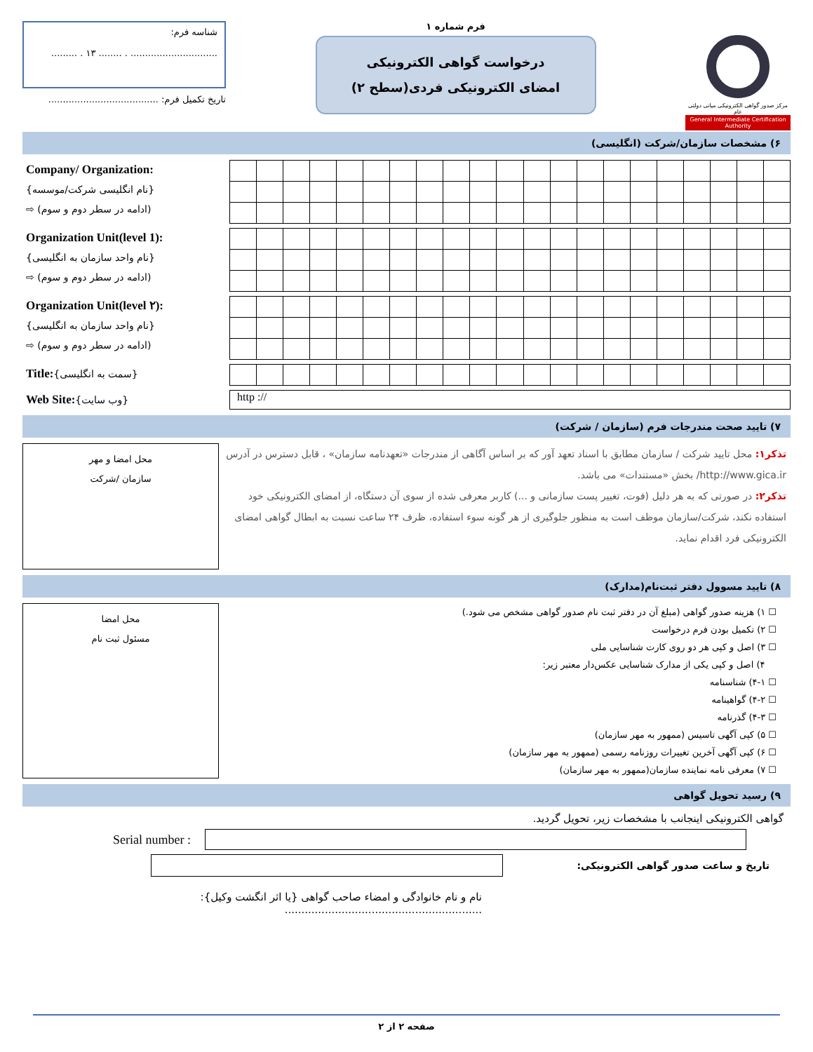مرکز صدور گواهی الکترونیکی میانی دولتی عام
General Intermediate Certification Authority
فرم شماره ۱
درخواست گواهی الکترونیکی
امضای الکترونیکی فردی(سطح ۲)
شناسه فرم:
.............................. . ........ ۱۳ . .........
تاریخ تکمیل فرم: ......................................
۶) مشخصات سازمان/شرکت (انگلیسی)
Company/ Organization:
{نام انگلیسی شرکت/موسسه}
(ادامه در سطر دوم و سوم) ⇨
Organization Unit(level 1):
{نام واحد سازمان به انگلیسی}
(ادامه در سطر دوم و سوم) ⇨
Organization Unit(level ۲):
{نام واحد سازمان به انگلیسی}
(ادامه در سطر دوم و سوم) ⇨
Title:{سمت به انگلیسی}
http ://
Web Site:{وب سایت}
۷) تایید صحت مندرجات فرم (سازمان / شرکت)
تذکر۱: محل تایید شرکت / سازمان مطابق با اسناد تعهد آور که بر اساس آگاهی از مندرجات «تعهدنامه سازمان» ، قابل دسترس در آدرس http://www.gica.ir/ بخش «مستندات» می باشد.
تذکر۲: در صورتی که به هر دلیل (فوت، تغییر پست سازمانی و ...) کاربر معرفی شده از سوی آن دستگاه، از امضای الکترونیکی خود استفاده نکند، شرکت/سازمان موظف است به منظور جلوگیری از هر گونه سوء استفاده، ظرف ۲۴ ساعت نسبت به ابطال گواهی امضای الکترونیکی فرد اقدام نماید.
محل امضا و مهر
سازمان /شرکت
۸) تایید مسوول دفتر ثبت‌نام(مدارک)
☐ ۱) هزینه صدور گواهی (مبلغ آن در دفتر ثبت نام صدور گواهی مشخص می شود.)
☐ ۲) تکمیل بودن فرم درخواست
☐ ۳) اصل و کپی هر دو روی کارت شناسایی ملی
۴) اصل و کپی یکی از مدارک شناسایی عکس‌دار معتبر زیر:
☐ ۴-۱) شناسنامه
☐ ۴-۲) گواهینامه
☐ ۴-۳) گذرنامه
☐ ۵) کپی آگهی تاسیس (ممهور به مهر سازمان)
☐ ۶) کپی آگهی آخرین تغییرات روزنامه رسمی (ممهور به مهر سازمان)
☐ ۷) معرفی نامه نماینده سازمان(ممهور به مهر سازمان)
محل امضا
مسئول ثبت نام
۹) رسید تحویل گواهی
گواهی الکترونیکی اینجانب با مشخصات زیر، تحویل گردید.
Serial number :
تاریخ و ساعت صدور گواهی الکترونیکی:
نام و نام خانوادگی و امضاء صاحب گواهی {یا اثر انگشت وکیل}: ...........................................................
صفحه ۲ از ۲